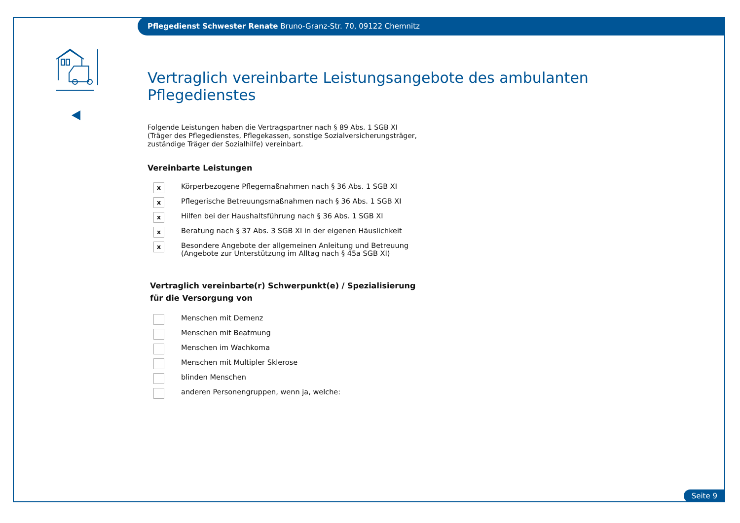Pflegedienst Schwester Renate Bruno-Granz-Str. 70, 09122 Chemnitz
Vertraglich vereinbarte Leistungsangebote des ambulanten Pflegedienstes
Folgende Leistungen haben die Vertragspartner nach § 89 Abs. 1 SGB XI
(Träger des Pflegedienstes, Pflegekassen, sonstige Sozialversicherungsträger,
zuständige Träger der Sozialhilfe) vereinbart.
Vereinbarte Leistungen
x
Körperbezogene Pflegemaßnahmen nach § 36 Abs. 1 SGB XI
x
Pflegerische Betreuungsmaßnahmen nach § 36 Abs. 1 SGB XI
x
Hilfen bei der Haushaltsführung nach § 36 Abs. 1 SGB XI
x
Beratung nach § 37 Abs. 3 SGB XI in der eigenen Häuslichkeit
x
Besondere Angebote der allgemeinen Anleitung und Betreuung
(Angebote zur Unterstützung im Alltag nach § 45a SGB XI)
Vertraglich vereinbarte(r) Schwerpunkt(e) / Spezialisierung
für die Versorgung von
Menschen mit Demenz
Menschen mit Beatmung
Menschen im Wachkoma
Menschen mit Multipler Sklerose
blinden Menschen
anderen Personengruppen, wenn ja, welche:
Seite 9